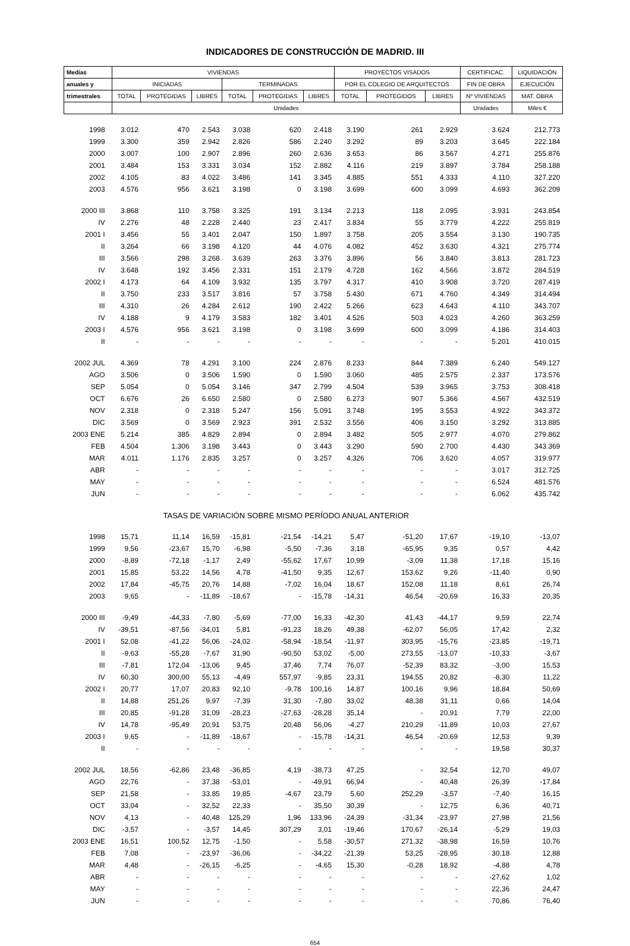INDICADORES DE CONSTRUCCIÓN DE MADRID. III
| Medias | VIVIENDAS | | | | | | PROYECTOS VISADOS | | | CERTIFICAC. | LIQUIDACIÓN |
| --- | --- | --- | --- | --- | --- | --- | --- | --- | --- | --- | --- |
| anuales y | INICIADAS | | | TERMINADAS | | | POR EL COLEGIO DE ARQUITECTOS | | | FIN DE OBRA | EJECUCIÓN |
| trimestrales | TOTAL | PROTEGIDAS | LIBRES | TOTAL | PROTEGIDAS | LIBRES | TOTAL | PROTEGIDOS | LIBRES | Nº VIVIENDAS | MAT. OBRA |
| | Unidades | | | | | | | | | Unidades | Miles € |
| 1998 | 3.012 | 470 | 2.543 | 3.038 | 620 | 2.418 | 3.190 | 261 | 2.929 | 3.624 | 212.773 |
| 1999 | 3.300 | 359 | 2.942 | 2.826 | 586 | 2.240 | 3.292 | 89 | 3.203 | 3.645 | 222.184 |
| 2000 | 3.007 | 100 | 2.907 | 2.896 | 260 | 2.636 | 3.653 | 86 | 3.567 | 4.271 | 255.876 |
| 2001 | 3.484 | 153 | 3.331 | 3.034 | 152 | 2.882 | 4.116 | 219 | 3.897 | 3.784 | 258.188 |
| 2002 | 4.105 | 83 | 4.022 | 3.486 | 141 | 3.345 | 4.885 | 551 | 4.333 | 4.110 | 327.220 |
| 2003 | 4.576 | 956 | 3.621 | 3.198 | 0 | 3.198 | 3.699 | 600 | 3.099 | 4.693 | 362.209 |
| 2000 III | 3.868 | 110 | 3.758 | 3.325 | 191 | 3.134 | 2.213 | 118 | 2.095 | 3.931 | 243.854 |
| IV | 2.276 | 48 | 2.228 | 2.440 | 23 | 2.417 | 3.834 | 55 | 3.779 | 4.222 | 255.819 |
| 2001 I | 3.456 | 55 | 3.401 | 2.047 | 150 | 1.897 | 3.758 | 205 | 3.554 | 3.130 | 190.735 |
| II | 3.264 | 66 | 3.198 | 4.120 | 44 | 4.076 | 4.082 | 452 | 3.630 | 4.321 | 275.774 |
| III | 3.566 | 298 | 3.268 | 3.639 | 263 | 3.376 | 3.896 | 56 | 3.840 | 3.813 | 281.723 |
| IV | 3.648 | 192 | 3.456 | 2.331 | 151 | 2.179 | 4.728 | 162 | 4.566 | 3.872 | 284.519 |
| 2002 I | 4.173 | 64 | 4.109 | 3.932 | 135 | 3.797 | 4.317 | 410 | 3.908 | 3.720 | 287.419 |
| II | 3.750 | 233 | 3.517 | 3.816 | 57 | 3.758 | 5.430 | 671 | 4.760 | 4.349 | 314.494 |
| III | 4.310 | 26 | 4.284 | 2.612 | 190 | 2.422 | 5.266 | 623 | 4.643 | 4.110 | 343.707 |
| IV | 4.188 | 9 | 4.179 | 3.583 | 182 | 3.401 | 4.526 | 503 | 4.023 | 4.260 | 363.259 |
| 2003 I | 4.576 | 956 | 3.621 | 3.198 | 0 | 3.198 | 3.699 | 600 | 3.099 | 4.186 | 314.403 |
| II | - | - | - | - | - | - | - | - | - | 5.201 | 410.015 |
| 2002 JUL | 4.369 | 78 | 4.291 | 3.100 | 224 | 2.876 | 8.233 | 844 | 7.389 | 6.240 | 549.127 |
| AGO | 3.506 | 0 | 3.506 | 1.590 | 0 | 1.590 | 3.060 | 485 | 2.575 | 2.337 | 173.576 |
| SEP | 5.054 | 0 | 5.054 | 3.146 | 347 | 2.799 | 4.504 | 539 | 3.965 | 3.753 | 308.418 |
| OCT | 6.676 | 26 | 6.650 | 2.580 | 0 | 2.580 | 6.273 | 907 | 5.366 | 4.567 | 432.519 |
| NOV | 2.318 | 0 | 2.318 | 5.247 | 156 | 5.091 | 3.748 | 195 | 3.553 | 4.922 | 343.372 |
| DIC | 3.569 | 0 | 3.569 | 2.923 | 391 | 2.532 | 3.556 | 406 | 3.150 | 3.292 | 313.885 |
| 2003 ENE | 5.214 | 385 | 4.829 | 2.894 | 0 | 2.894 | 3.482 | 505 | 2.977 | 4.070 | 279.862 |
| FEB | 4.504 | 1.306 | 3.198 | 3.443 | 0 | 3.443 | 3.290 | 590 | 2.700 | 4.430 | 343.369 |
| MAR | 4.011 | 1.176 | 2.835 | 3.257 | 0 | 3.257 | 4.326 | 706 | 3.620 | 4.057 | 319.977 |
| ABR | - | - | - | - | - | - | - | - | - | 3.017 | 312.725 |
| MAY | - | - | - | - | - | - | - | - | - | 6.524 | 481.576 |
| JUN | - | - | - | - | - | - | - | - | - | 6.062 | 435.742 |
| | TASAS DE VARIACIÓN SOBRE MISMO PERÍODO ANUAL ANTERIOR | | | | | | | | | | |
| 1998 | 15,71 | 11,14 | 16,59 | -15,81 | -21,54 | -14,21 | 5,47 | -51,20 | 17,67 | -19,10 | -13,07 |
| 1999 | 9,56 | -23,67 | 15,70 | -6,98 | -5,50 | -7,36 | 3,18 | -65,95 | 9,35 | 0,57 | 4,42 |
| 2000 | -8,89 | -72,18 | -1,17 | 2,49 | -55,62 | 17,67 | 10,99 | -3,09 | 11,38 | 17,18 | 15,16 |
| 2001 | 15,85 | 53,22 | 14,56 | 4,78 | -41,50 | 9,35 | 12,67 | 153,62 | 9,26 | -11,40 | 0,90 |
| 2002 | 17,84 | -45,75 | 20,76 | 14,88 | -7,02 | 16,04 | 18,67 | 152,08 | 11,18 | 8,61 | 26,74 |
| 2003 | 9,65 | - | -11,89 | -18,67 | - | -15,78 | -14,31 | 46,54 | -20,69 | 16,33 | 20,35 |
| 2000 III | -9,49 | -44,33 | -7,80 | -5,69 | -77,00 | 16,33 | -42,30 | 41,43 | -44,17 | 9,59 | 22,74 |
| IV | -39,51 | -87,56 | -34,01 | 5,81 | -91,23 | 18,26 | 49,38 | -62,07 | 56,05 | 17,42 | 2,32 |
| 2001 I | 52,08 | -41,22 | 56,06 | -24,02 | -58,94 | -18,54 | -11,97 | 303,95 | -15,76 | -23,85 | -19,71 |
| II | -9,63 | -55,28 | -7,67 | 31,90 | -90,50 | 53,02 | -5,00 | 273,55 | -13,07 | -10,33 | -3,67 |
| III | -7,81 | 172,04 | -13,06 | 9,45 | 37,46 | 7,74 | 76,07 | -52,39 | 83,32 | -3,00 | 15,53 |
| IV | 60,30 | 300,00 | 55,13 | -4,49 | 557,97 | -9,85 | 23,31 | 194,55 | 20,82 | -8,30 | 11,22 |
| 2002 I | 20,77 | 17,07 | 20,83 | 92,10 | -9,78 | 100,16 | 14,87 | 100,16 | 9,96 | 18,84 | 50,69 |
| II | 14,88 | 251,26 | 9,97 | -7,39 | 31,30 | -7,80 | 33,02 | 48,38 | 31,11 | 0,66 | 14,04 |
| III | 20,85 | -91,28 | 31,09 | -28,23 | -27,63 | -28,28 | 35,14 | - | 20,91 | 7,79 | 22,00 |
| IV | 14,78 | -95,49 | 20,91 | 53,75 | 20,48 | 56,06 | -4,27 | 210,29 | -11,89 | 10,03 | 27,67 |
| 2003 I | 9,65 | - | -11,89 | -18,67 | - | -15,78 | -14,31 | 46,54 | -20,69 | 12,53 | 9,39 |
| II | - | - | - | - | - | - | - | - | - | 19,58 | 30,37 |
| 2002 JUL | 18,56 | -62,86 | 23,48 | -36,85 | 4,19 | -38,73 | 47,25 | - | 32,54 | 12,70 | 49,07 |
| AGO | 22,76 | - | 37,38 | -53,01 | - | -49,91 | 66,94 | - | 40,48 | 26,39 | -17,84 |
| SEP | 21,58 | - | 33,85 | 19,85 | -4,67 | 23,79 | 5,60 | 252,29 | -3,57 | -7,40 | 16,15 |
| OCT | 33,04 | - | 32,52 | 22,33 | - | 35,50 | 30,39 | - | 12,75 | 6,36 | 40,71 |
| NOV | 4,13 | - | 40,48 | 125,29 | 1,96 | 133,96 | -24,39 | -31,34 | -23,97 | 27,98 | 21,56 |
| DIC | -3,57 | - | -3,57 | 14,45 | 307,29 | 3,01 | -19,46 | 170,67 | -26,14 | -5,29 | 19,03 |
| 2003 ENE | 16,51 | 100,52 | 12,75 | -1,50 | - | 5,58 | -30,57 | 271,32 | -38,98 | 16,59 | 10,76 |
| FEB | 7,08 | - | -23,97 | -36,06 | - | -34,22 | -21,39 | 53,25 | -28,95 | 30,18 | 12,88 |
| MAR | 4,48 | - | -26,15 | -6,25 | - | -4,65 | 15,30 | -0,28 | 18,92 | -4,88 | 4,78 |
| ABR | - | - | - | - | - | - | - | - | - | -27,62 | 1,02 |
| MAY | - | - | - | - | - | - | - | - | - | 22,36 | 24,47 |
| JUN | - | - | - | - | - | - | - | - | - | 70,86 | 76,40 |
654